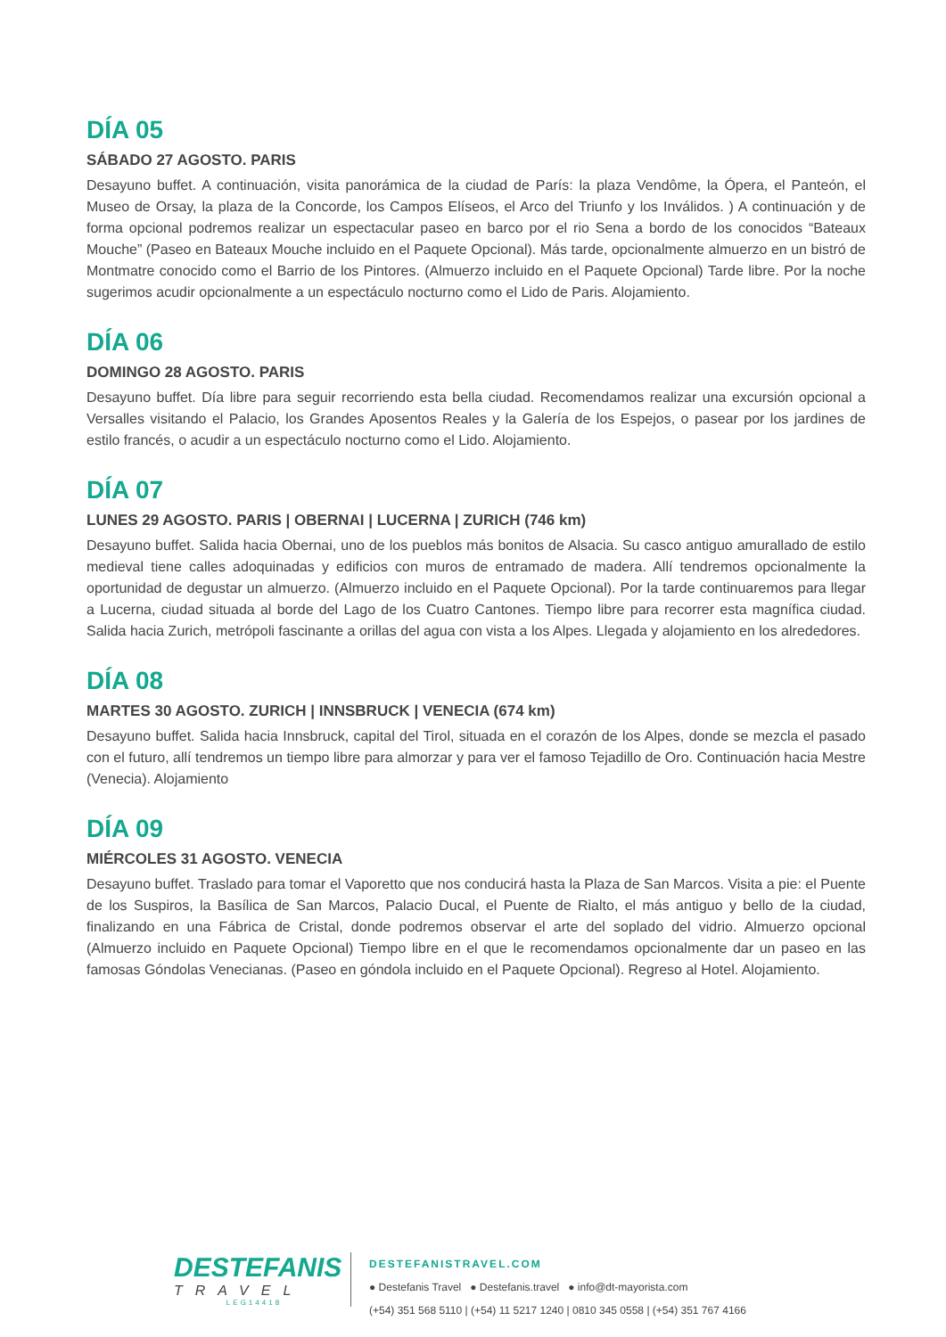DÍA 05
SÁBADO 27 AGOSTO. PARIS
Desayuno buffet. A continuación, visita panorámica de la ciudad de París: la plaza Vendôme, la Ópera, el Panteón, el Museo de Orsay, la plaza de la Concorde, los Campos Elíseos, el Arco del Triunfo y los Inválidos. ) A continuación y de forma opcional podremos realizar un espectacular paseo en barco por el rio Sena a bordo de los conocidos “Bateaux Mouche” (Paseo en Bateaux Mouche incluido en el Paquete Opcional). Más tarde, opcionalmente almuerzo en un bistró de Montmatre conocido como el Barrio de los Pintores. (Almuerzo incluido en el Paquete Opcional) Tarde libre. Por la noche sugerimos acudir opcionalmente a un espectáculo nocturno como el Lido de Paris. Alojamiento.
DÍA 06
DOMINGO 28 AGOSTO. PARIS
Desayuno buffet. Día libre para seguir recorriendo esta bella ciudad. Recomendamos realizar una excursión opcional a Versalles visitando el Palacio, los Grandes Aposentos Reales y la Galería de los Espejos, o pasear por los jardines de estilo francés, o acudir a un espectáculo nocturno como el Lido. Alojamiento.
DÍA 07
LUNES 29 AGOSTO. PARIS | OBERNAI | LUCERNA | ZURICH (746 km)
Desayuno buffet. Salida hacia Obernai, uno de los pueblos más bonitos de Alsacia. Su casco antiguo amurallado de estilo medieval tiene calles adoquinadas y edificios con muros de entramado de madera. Allí tendremos opcionalmente la oportunidad de degustar un almuerzo. (Almuerzo incluido en el Paquete Opcional). Por la tarde continuaremos para llegar a Lucerna, ciudad situada al borde del Lago de los Cuatro Cantones. Tiempo libre para recorrer esta magnífica ciudad. Salida hacia Zurich, metrópoli fascinante a orillas del agua con vista a los Alpes. Llegada y alojamiento en los alrededores.
DÍA 08
MARTES 30 AGOSTO. ZURICH | INNSBRUCK | VENECIA (674 km)
Desayuno buffet. Salida hacia Innsbruck, capital del Tirol, situada en el corazón de los Alpes, donde se mezcla el pasado con el futuro, allí tendremos un tiempo libre para almorzar y para ver el famoso Tejadillo de Oro. Continuación hacia Mestre (Venecia). Alojamiento
DÍA 09
MIÉRCOLES 31 AGOSTO. VENECIA
Desayuno buffet. Traslado para tomar el Vaporetto que nos conducirá hasta la Plaza de San Marcos. Visita a pie: el Puente de los Suspiros, la Basílica de San Marcos, Palacio Ducal, el Puente de Rialto, el más antiguo y bello de la ciudad, finalizando en una Fábrica de Cristal, donde podremos observar el arte del soplado del vidrio. Almuerzo opcional (Almuerzo incluido en Paquete Opcional) Tiempo libre en el que le recomendamos opcionalmente dar un paseo en las famosas Góndolas Venecianas. (Paseo en góndola incluido en el Paquete Opcional). Regreso al Hotel. Alojamiento.
DESTEFANIS
TRAVEL
LEG14418
DESTEFANISTRAVEL.COM
● Destefanis Travel ● Destefanis.travel ● info@dt-mayorista.com
(+54) 351 568 5110 | (+54) 11 5217 1240 | 0810 345 0558 | (+54) 351 767 4166